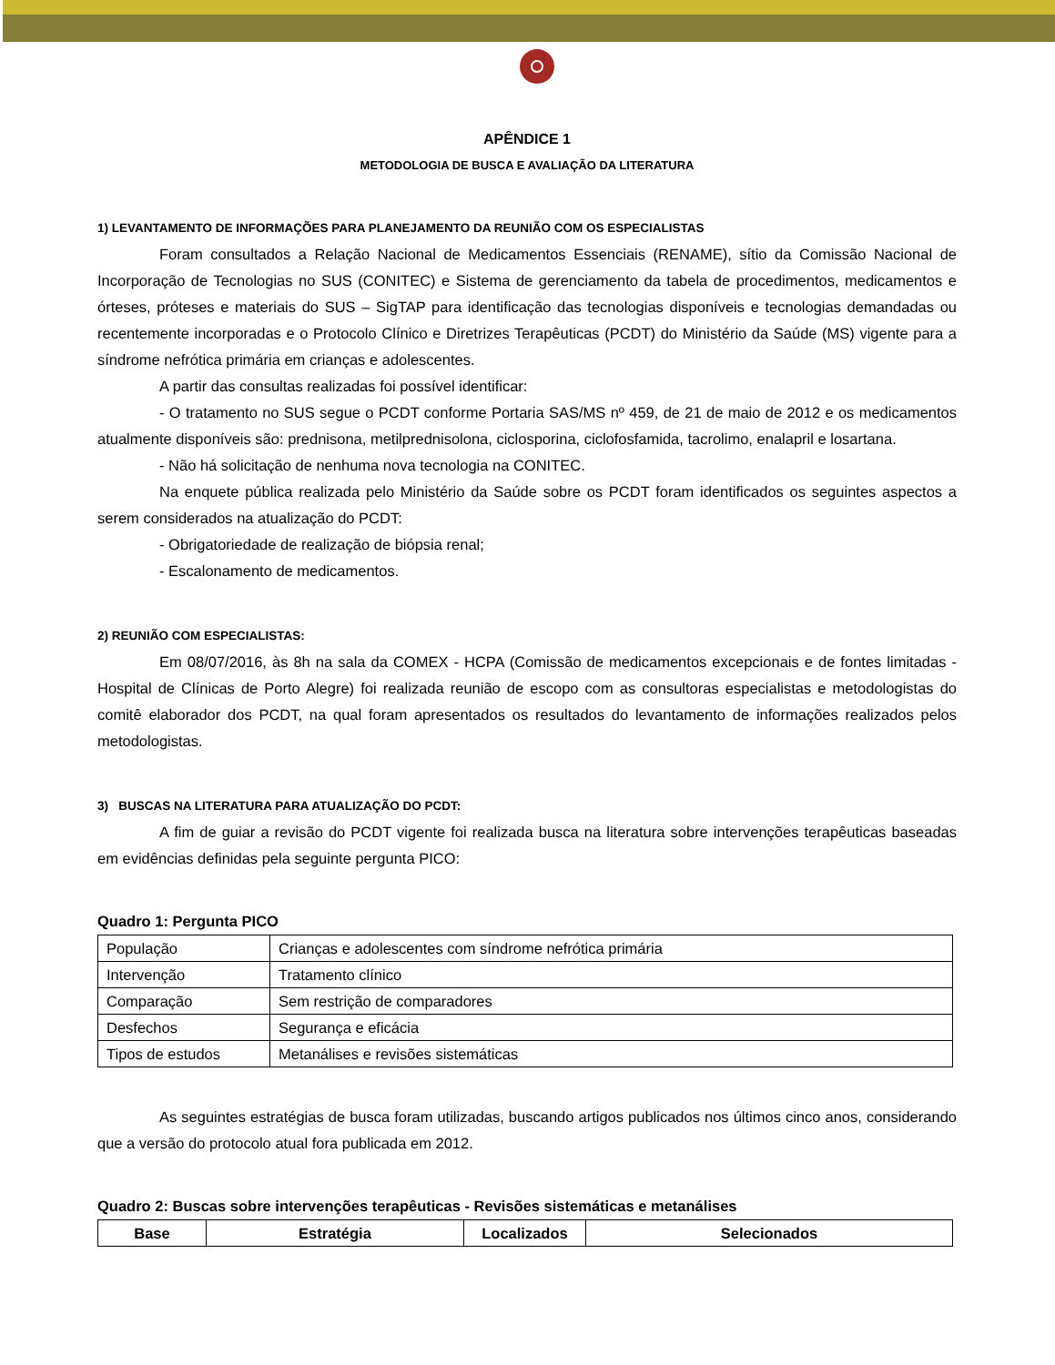APÊNDICE 1
METODOLOGIA DE BUSCA E AVALIAÇÃO DA LITERATURA
1) LEVANTAMENTO DE INFORMAÇÕES PARA PLANEJAMENTO DA REUNIÃO COM OS ESPECIALISTAS
Foram consultados a Relação Nacional de Medicamentos Essenciais (RENAME), sítio da Comissão Nacional de Incorporação de Tecnologias no SUS (CONITEC) e Sistema de gerenciamento da tabela de procedimentos, medicamentos e órteses, próteses e materiais do SUS – SigTAP para identificação das tecnologias disponíveis e tecnologias demandadas ou recentemente incorporadas e o Protocolo Clínico e Diretrizes Terapêuticas (PCDT) do Ministério da Saúde (MS) vigente para a síndrome nefrótica primária em crianças e adolescentes.
A partir das consultas realizadas foi possível identificar:
- O tratamento no SUS segue o PCDT conforme Portaria SAS/MS nº 459, de 21 de maio de 2012 e os medicamentos atualmente disponíveis são: prednisona, metilprednisolona, ciclosporina, ciclofosfamida, tacrolimo, enalapril e losartana.
- Não há solicitação de nenhuma nova tecnologia na CONITEC.
Na enquete pública realizada pelo Ministério da Saúde sobre os PCDT foram identificados os seguintes aspectos a serem considerados na atualização do PCDT:
- Obrigatoriedade de realização de biópsia renal;
- Escalonamento de medicamentos.
2) REUNIÃO COM ESPECIALISTAS:
Em 08/07/2016, às 8h na sala da COMEX - HCPA (Comissão de medicamentos excepcionais e de fontes limitadas - Hospital de Clínicas de Porto Alegre) foi realizada reunião de escopo com as consultoras especialistas e metodologistas do comitê elaborador dos PCDT, na qual foram apresentados os resultados do levantamento de informações realizados pelos metodologistas.
3) BUSCAS NA LITERATURA PARA ATUALIZAÇÃO DO PCDT:
A fim de guiar a revisão do PCDT vigente foi realizada busca na literatura sobre intervenções terapêuticas baseadas em evidências definidas pela seguinte pergunta PICO:
Quadro 1: Pergunta PICO
| População | Crianças e adolescentes com síndrome nefrótica primária |
| Intervenção | Tratamento clínico |
| Comparação | Sem restrição de comparadores |
| Desfechos | Segurança e eficácia |
| Tipos de estudos | Metanálises e revisões sistemáticas |
As seguintes estratégias de busca foram utilizadas, buscando artigos publicados nos últimos cinco anos, considerando que a versão do protocolo atual fora publicada em 2012.
Quadro 2: Buscas sobre intervenções terapêuticas - Revisões sistemáticas e metanálises
| Base | Estratégia | Localizados | Selecionados |
| --- | --- | --- | --- |